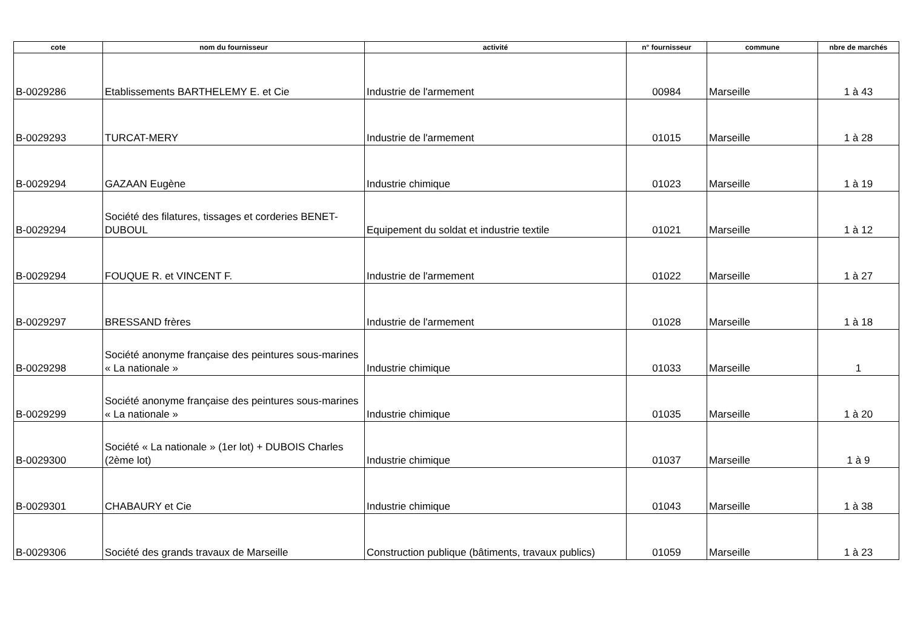| cote | nom du fournisseur | activité | n° fournisseur | commune | nbre de marchés |
| --- | --- | --- | --- | --- | --- |
| B-0029286 | Etablissements BARTHELEMY E. et Cie | Industrie de l'armement | 00984 | Marseille | 1 à 43 |
| B-0029293 | TURCAT-MERY | Industrie de l'armement | 01015 | Marseille | 1 à 28 |
| B-0029294 | GAZAAN Eugène | Industrie chimique | 01023 | Marseille | 1 à 19 |
| B-0029294 | Société des filatures, tissages et corderies BENET-DUBOUL | Equipement du soldat et industrie textile | 01021 | Marseille | 1 à 12 |
| B-0029294 | FOUQUE R. et VINCENT F. | Industrie de l'armement | 01022 | Marseille | 1 à 27 |
| B-0029297 | BRESSAND frères | Industrie de l'armement | 01028 | Marseille | 1 à 18 |
| B-0029298 | Société anonyme française des peintures sous-marines « La nationale » | Industrie chimique | 01033 | Marseille | 1 |
| B-0029299 | Société anonyme française des peintures sous-marines « La nationale » | Industrie chimique | 01035 | Marseille | 1 à 20 |
| B-0029300 | Société « La nationale » (1er lot) + DUBOIS Charles (2ème lot) | Industrie chimique | 01037 | Marseille | 1 à 9 |
| B-0029301 | CHABAURY et Cie | Industrie chimique | 01043 | Marseille | 1 à 38 |
| B-0029306 | Société des grands travaux de Marseille | Construction publique (bâtiments, travaux publics) | 01059 | Marseille | 1 à 23 |